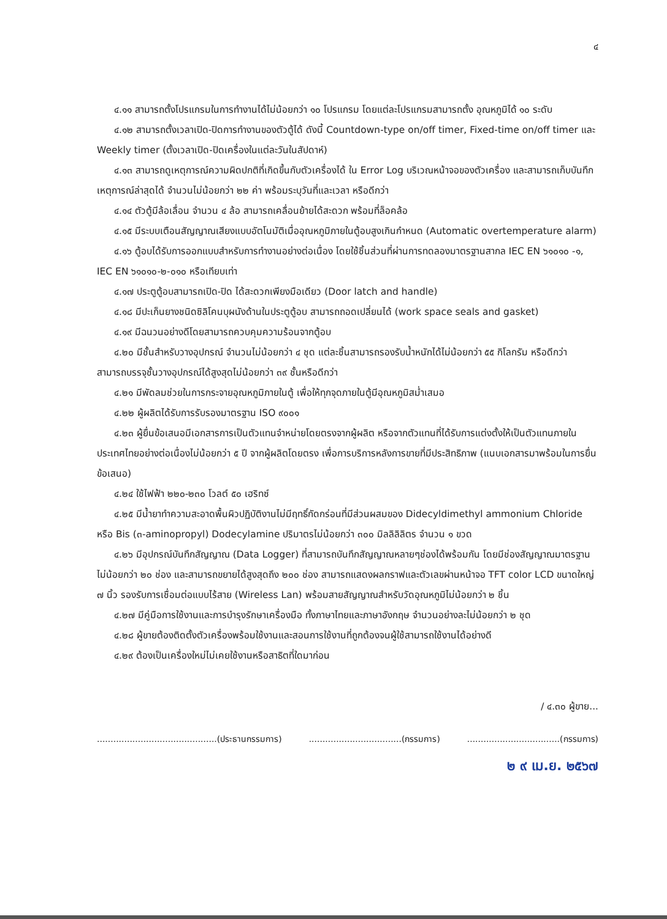๔
๔.๑๑ สามารถตั้งโปรแกรมในการทำงานได้ไม่น้อยกว่า ๑๐ โปรแกรม โดยแต่ละโปรแกรมสามารถตั้ง อุณหภูมิได้ ๑๐ ระดับ
๔.๑๒ สามารถตั้งเวลาเปิด-ปิดการทำงานของตัวตู้ได้ ดังนี้ Countdown-type on/off timer, Fixed-time on/off timer และ Weekly timer (ตั้งเวลาเปิด-ปิดเครื่องในแต่ละวันในสัปดาห์)
๔.๑๓ สามารถดูเหตุการณ์ความผิดปกติที่เกิดขึ้นกับตัวเครื่องได้ ใน Error Log บริเวณหน้าจอของตัวเครื่อง และสามารถเก็บบันทึกเหตุการณ์ล่าสุดได้ จำนวนไม่น้อยกว่า ๒๒ ค่า พร้อมระบุวันที่และเวลา หรือดีกว่า
๔.๑๔ ตัวตู้มีล้อเลื่อน จำนวน ๔ ล้อ สามารถเคลื่อนย้ายได้สะดวก พร้อมที่ล็อคล้อ
๔.๑๕ มีระบบเตือนสัญญาณเสียงแบบอัตโนมัติเมื่ออุณหภูมิภายในตู้อบสูงเกินกำหนด (Automatic overtemperature alarm)
๔.๑๖ ตู้อบได้รับการออกแบบสำหรับการทำงานอย่างต่อเนื่อง โดยใช้ชิ้นส่วนที่ผ่านการทดลองมาตรฐานสากล IEC EN ๖๑๐๑๐ -๑, IEC EN ๖๑๐๑๐-๒-๐๑๐ หรือเทียบเท่า
๔.๑๗ ประตูตู้อบสามารถเปิด-ปิด ได้สะดวกเพียงมือเดียว (Door latch and handle)
๔.๑๘ มีปะเก็นยางชนิดซิลิโคนบุผนังด้านในประตูตู้อบ สามารถถอดเปลี่ยนได้ (work space seals and gasket)
๔.๑๙ มีฉนวนอย่างดีโดยสามารถควบคุมความร้อนจากตู้อบ
๔.๒๐ มีชั้นสำหรับวางอุปกรณ์ จำนวนไม่น้อยกว่า ๔ ชุด แต่ละชิ้นสามารถรองรับน้ำหนักได้ไม่น้อยกว่า ๕๕ กิโลกรัม หรือดีกว่า สามารถบรรจุชั้นวางอุปกรณ์ได้สูงสุดไม่น้อยกว่า ๓๙ ชั้นหรือดีกว่า
๔.๒๑ มีพัดลมช่วยในการกระจายอุณหภูมิภายในตู้ เพื่อให้ทุกจุดภายในตู้มีอุณหภูมิสม่ำเสมอ
๔.๒๒ ผู้ผลิตได้รับการรับรองมาตรฐาน ISO ๙๐๐๑
๔.๒๓ ผู้ยื่นข้อเสนอมีเอกสารการเป็นตัวแทนจำหน่ายโดยตรงจากผู้ผลิต หรือจากตัวแทนที่ได้รับการแต่งตั้งให้เป็นตัวแทนภายในประเทศไทยอย่างต่อเนื่องไม่น้อยกว่า ๕ ปี จากผู้ผลิตโดยตรง เพื่อการบริการหลังการขายที่มีประสิทธิภาพ (แนบเอกสารมาพร้อมในการยื่นข้อเสนอ)
๔.๒๔ ใช้ไฟฟ้า ๒๒๐-๒๓๐ โวลต์ ๕๐ เฮริทซ์
๔.๒๕ มีน้ำยาทำความสะอาดพื้นผิวปฏิบัติงานไม่มีฤทธิ์กัดกร่อนที่มีส่วนผสมของ Didecyldimethyl ammonium Chloride หรือ Bis (๓-aminopropyl) Dodecylamine ปริมาตรไม่น้อยกว่า ๓๐๐ มิลลิลิลิตร จำนวน ๑ ขวด
๔.๒๖ มีอุปกรณ์บันทึกสัญญาณ (Data Logger) ที่สามารถบันทึกสัญญาณหลายๆช่องได้พร้อมกัน โดยมีช่องสัญญาณมาตรฐานไม่น้อยกว่า ๒๐ ช่อง และสามารถขยายได้สูงสุดถึง ๒๐๐ ช่อง สามารถแสดงผลกราฟและตัวเลขผ่านหน้าจอ TFT color LCD ขนาดใหญ่ ๗ นิ้ว รองรับการเชื่อมต่อแบบไร้สาย (Wireless Lan) พร้อมสายสัญญาณสำหรับวัดอุณหภูมิไม่น้อยกว่า ๒ ชิ้น
๔.๒๗ มีคู่มือการใช้งานและการบำรุงรักษาเครื่องมือ ทั้งภาษาไทยและภาษาอังกฤษ จำนวนอย่างละไม่น้อยกว่า ๒ ชุด
๔.๒๘ ผู้ขายต้องติดตั้งตัวเครื่องพร้อมใช้งานและสอนการใช้งานที่ถูกต้องจนผู้ใช้สามารถใช้งานได้อย่างดี
๔.๒๙ ต้องเป็นเครื่องใหม่ไม่เคยใช้งานหรือสาธิตที่ใดมาก่อน
/ ๔.๓๐ ผู้ขาย...
............................................(ประธานกรรมการ) ..................................(กรรมการ) ..................................(กรรมการ)
๒ ๙ เม.ย. ๒๕๖๗